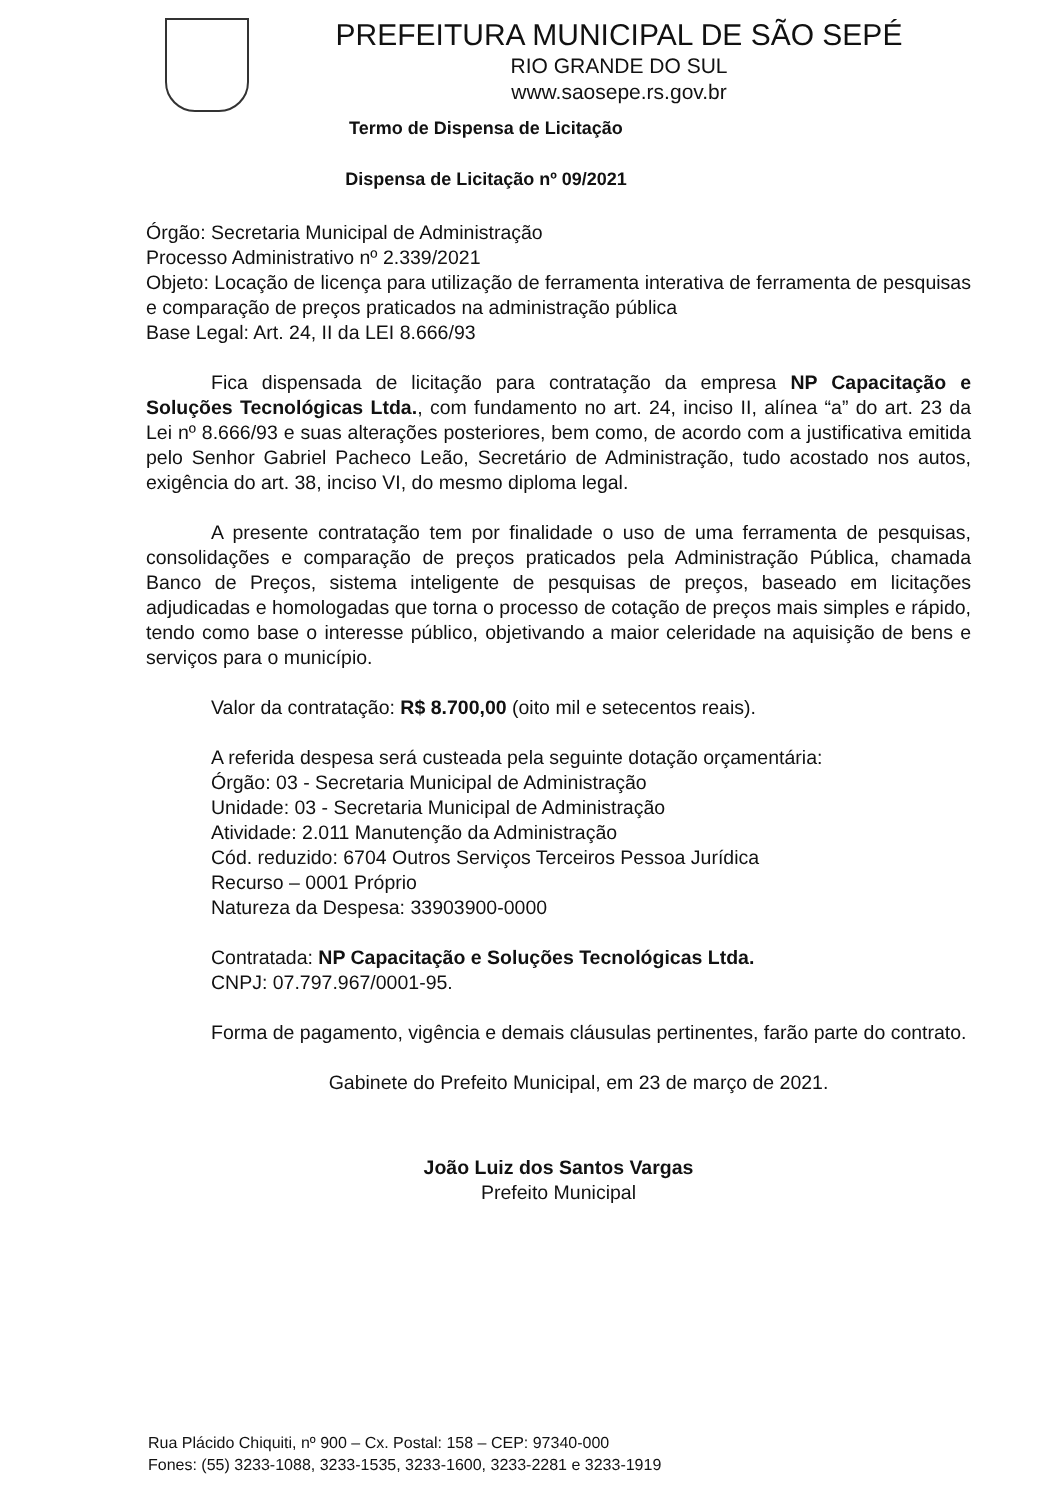PREFEITURA MUNICIPAL DE SÃO SEPÉ
RIO GRANDE DO SUL
www.saosepe.rs.gov.br
Termo de Dispensa de Licitação
Dispensa de Licitação nº 09/2021
Órgão: Secretaria Municipal de Administração
Processo Administrativo nº 2.339/2021
Objeto: Locação de licença para utilização de ferramenta interativa de ferramenta de pesquisas e comparação de preços praticados na administração pública
Base Legal: Art. 24, II da LEI 8.666/93
Fica dispensada de licitação para contratação da empresa NP Capacitação e Soluções Tecnológicas Ltda., com fundamento no art. 24, inciso II, alínea “a” do art. 23 da Lei nº 8.666/93 e suas alterações posteriores, bem como, de acordo com a justificativa emitida pelo Senhor Gabriel Pacheco Leão, Secretário de Administração, tudo acostado nos autos, exigência do art. 38, inciso VI, do mesmo diploma legal.
A presente contratação tem por finalidade o uso de uma ferramenta de pesquisas, consolidações e comparação de preços praticados pela Administração Pública, chamada Banco de Preços, sistema inteligente de pesquisas de preços, baseado em licitações adjudicadas e homologadas que torna o processo de cotação de preços mais simples e rápido, tendo como base o interesse público, objetivando a maior celeridade na aquisição de bens e serviços para o município.
Valor da contratação: R$ 8.700,00 (oito mil e setecentos reais).
A referida despesa será custeada pela seguinte dotação orçamentária:
Órgão: 03 - Secretaria Municipal de Administração
Unidade: 03 - Secretaria Municipal de Administração
Atividade: 2.011 Manutenção da Administração
Cód. reduzido: 6704 Outros Serviços Terceiros Pessoa Jurídica
Recurso – 0001 Próprio
Natureza da Despesa: 33903900-0000
Contratada: NP Capacitação e Soluções Tecnológicas Ltda.
CNPJ: 07.797.967/0001-95.
Forma de pagamento, vigência e demais cláusulas pertinentes, farão parte do contrato.
Gabinete do Prefeito Municipal, em 23 de março de 2021.
João Luiz dos Santos Vargas
Prefeito Municipal
Rua Plácido Chiquiti, nº 900 – Cx. Postal: 158 – CEP: 97340-000
Fones: (55) 3233-1088, 3233-1535, 3233-1600, 3233-2281 e 3233-1919